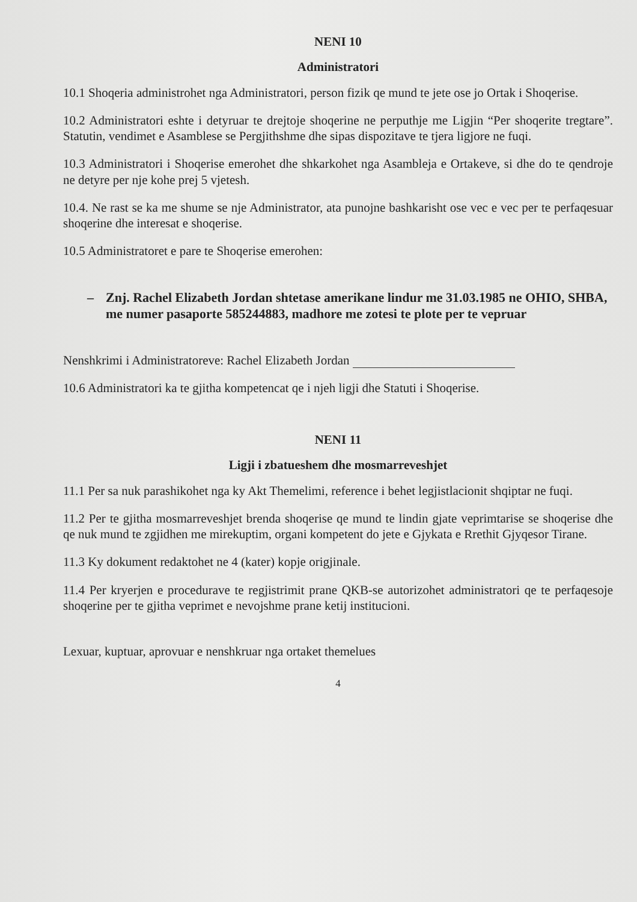NENI 10
Administratori
10.1 Shoqeria administrohet nga Administratori, person fizik qe mund te jete ose jo Ortak i Shoqerise.
10.2 Administratori eshte i detyruar te drejtoje shoqerine ne perputhje me Ligjin “Per shoqerite tregtare”. Statutin, vendimet e Asamblese se Pergjithshme dhe sipas dispozitave te tjera ligjore ne fuqi.
10.3 Administratori i Shoqerise emerohet dhe shkarkohet nga Asambleja e Ortakeve, si dhe do te qendroje ne detyre per nje kohe prej 5 vjetesh.
10.4. Ne rast se ka me shume se nje Administrator, ata punojne bashkarisht ose vec e vec per te perfaqesuar shoqerine dhe interesat e shoqerise.
10.5 Administratoret e pare te Shoqerise emerohen:
– Znj. Rachel Elizabeth Jordan shtetase amerikane lindur me 31.03.1985 ne OHIO, SHBA, me numer pasaporte 585244883, madhore me zotesi te plote per te vepruar
Nenshkrimi i Administratoreve: Rachel Elizabeth Jordan
10.6 Administratori ka te gjitha kompetencat qe i njeh ligji dhe Statuti i Shoqerise.
NENI 11
Ligji i zbatueshem dhe mosmarreveshjet
11.1 Per sa nuk parashikohet nga ky Akt Themelimi, reference i behet legjistlacionit shqiptar ne fuqi.
11.2 Per te gjitha mosmarreveshjet brenda shoqerise qe mund te lindin gjate veprimtarise se shoqerise dhe qe nuk mund te zgjidhen me mirekuptim, organi kompetent do jete e Gjykata e Rrethit Gjyqesor Tirane.
11.3 Ky dokument redaktohet ne 4 (kater) kopje origjinale.
11.4 Per kryerjen e procedurave te regjistrimit prane QKB-se autorizohet administratori qe te perfaqesoje shoqerine per te gjitha veprimet e nevojshme prane ketij institucioni.
Lexuar, kuptuar, aprovuar e nenshkruar nga ortaket themelues
4